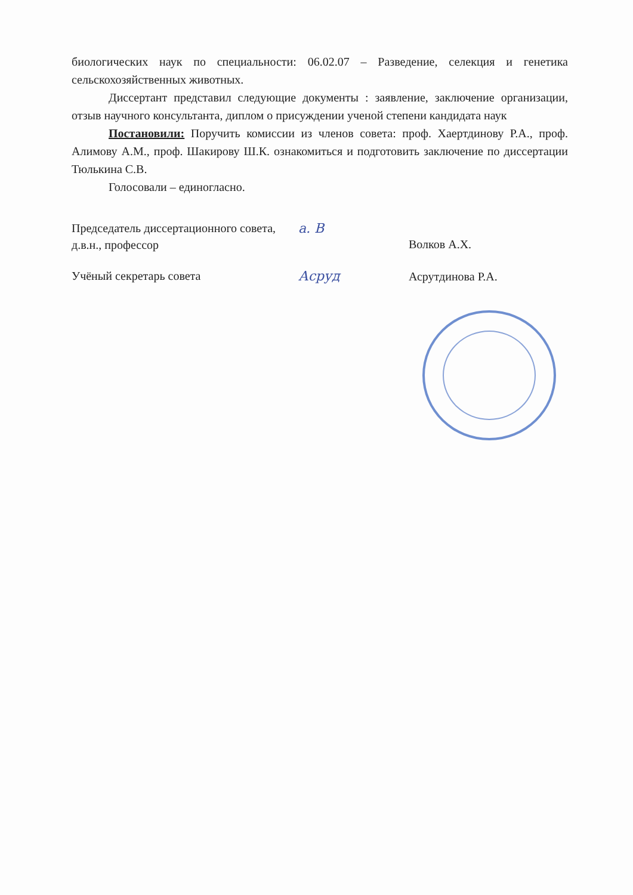биологических наук по специальности: 06.02.07 – Разведение, селекция и генетика сельскохозяйственных животных.
Диссертант представил следующие документы : заявление, заключение организации, отзыв научного консультанта, диплом о присуждении ученой степени кандидата наук
Постановили: Поручить комиссии из членов совета: проф. Хаертдинову Р.А., проф. Алимову А.М., проф. Шакирову Ш.К. ознакомиться и подготовить заключение по диссертации Тюлькина С.В.
Голосовали – единогласно.
Председатель диссертационного совета,
д.в.н., профессор
а. В
Волков А.Х.
Учёный секретарь совета
Асруд Асрутдинова Р.А.